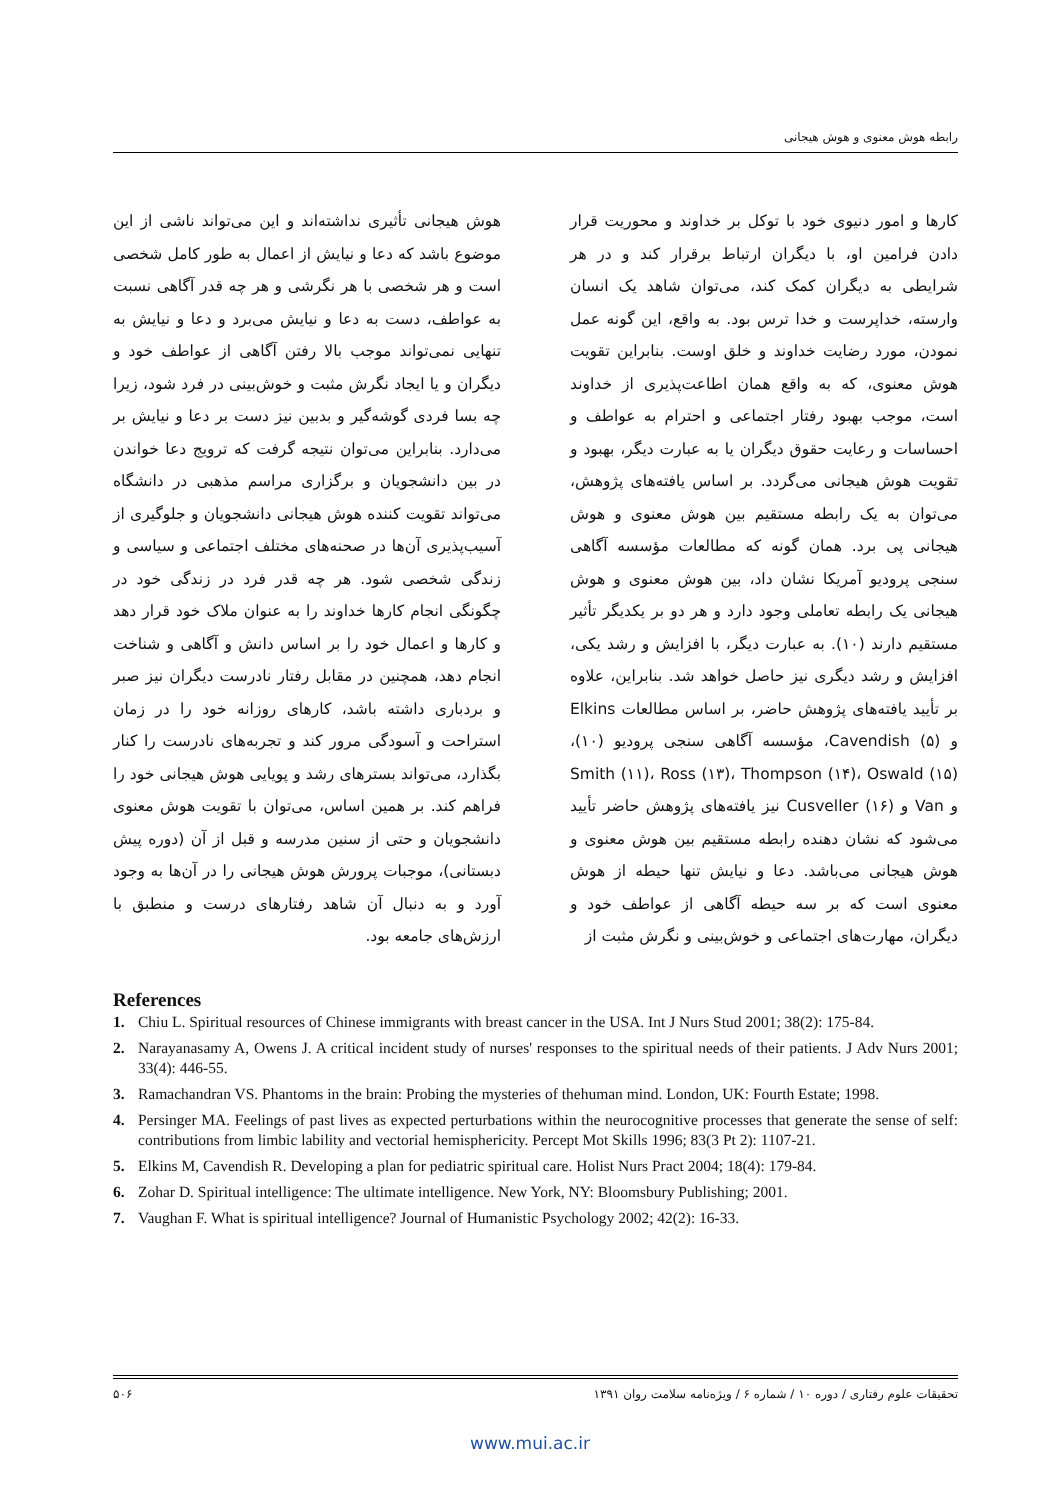رابطه هوش معنوی و هوش هیجانی
کارها و امور دنیوی خود با توکل بر خداوند و محوریت قرار دادن فرامین او، با دیگران ارتباط برقرار کند و در هر شرایطی به دیگران کمک کند، می‌توان شاهد یک انسان وارسته، خداپرست و خدا ترس بود. به واقع، این گونه عمل نمودن، مورد رضایت خداوند و خلق اوست. بنابراین تقویت هوش معنوی، که به واقع همان اطاعت‌پذیری از خداوند است، موجب بهبود رفتار اجتماعی و احترام به عواطف و احساسات و رعایت حقوق دیگران یا به عبارت دیگر، بهبود و تقویت هوش هیجانی می‌گردد. بر اساس یافته‌های پژوهش، می‌توان به یک رابطه مستقیم بین هوش معنوی و هوش هیجانی پی برد. همان گونه که مطالعات مؤسسه آگاهی سنجی پرودیو آمریکا نشان داد، بین هوش معنوی و هوش هیجانی یک رابطه تعاملی وجود دارد و هر دو بر یکدیگر تأثیر مستقیم دارند (۱۰). به عبارت دیگر، با افزایش و رشد یکی، افزایش و رشد دیگری نیز حاصل خواهد شد. بنابراین، علاوه بر تأیید یافته‌های پژوهش حاضر، بر اساس مطالعات Elkins و Cavendish (۵)، مؤسسه آگاهی سنجی پرودیو (۱۰)، Smith (۱۱)، Ross (۱۳)، Thompson (۱۴)، Oswald (۱۵) و Van و Cusveller (۱۶) نیز یافته‌های پژوهش حاضر تأیید می‌شود که نشان دهنده رابطه مستقیم بین هوش معنوی و هوش هیجانی می‌باشد. دعا و نیایش تنها حیطه از هوش معنوی است که بر سه حیطه آگاهی از عواطف خود و دیگران، مهارت‌های اجتماعی و خوش‌بینی و نگرش مثبت از
هوش هیجانی تأثیری نداشته‌اند و این می‌تواند ناشی از این موضوع باشد که دعا و نیایش از اعمال به طور کامل شخصی است و هر شخصی با هر نگرشی و هر چه قدر آگاهی نسبت به عواطف، دست به دعا و نیایش می‌برد و دعا و نیایش به تنهایی نمی‌تواند موجب بالا رفتن آگاهی از عواطف خود و دیگران و یا ایجاد نگرش مثبت و خوش‌بینی در فرد شود، زیرا چه بسا فردی گوشه‌گیر و بدبین نیز دست بر دعا و نیایش بر می‌دارد. بنابراین می‌توان نتیجه گرفت که ترویج دعا خواندن در بین دانشجویان و برگزاری مراسم مذهبی در دانشگاه می‌تواند تقویت کننده هوش هیجانی دانشجویان و جلوگیری از آسیب‌پذیری آن‌ها در صحنه‌های مختلف اجتماعی و سیاسی و زندگی شخصی شود. هر چه قدر فرد در زندگی خود در چگونگی انجام کارها خداوند را به عنوان ملاک خود قرار دهد و کارها و اعمال خود را بر اساس دانش و آگاهی و شناخت انجام دهد، همچنین در مقابل رفتار نادرست دیگران نیز صبر و بردباری داشته باشد، کارهای روزانه خود را در زمان استراحت و آسودگی مرور کند و تجربه‌های نادرست را کنار بگذارد، می‌تواند بسترهای رشد و پویایی هوش هیجانی خود را فراهم کند. بر همین اساس، می‌توان با تقویت هوش معنوی دانشجویان و حتی از سنین مدرسه و قبل از آن (دوره پیش دبستانی)، موجبات پرورش هوش هیجانی را در آن‌ها به وجود آورد و به دنبال آن شاهد رفتارهای درست و منطبق با ارزش‌های جامعه بود.
References
1. Chiu L. Spiritual resources of Chinese immigrants with breast cancer in the USA. Int J Nurs Stud 2001; 38(2): 175-84.
2. Narayanasamy A, Owens J. A critical incident study of nurses' responses to the spiritual needs of their patients. J Adv Nurs 2001; 33(4): 446-55.
3. Ramachandran VS. Phantoms in the brain: Probing the mysteries of thehuman mind. London, UK: Fourth Estate; 1998.
4. Persinger MA. Feelings of past lives as expected perturbations within the neurocognitive processes that generate the sense of self: contributions from limbic lability and vectorial hemisphericity. Percept Mot Skills 1996; 83(3 Pt 2): 1107-21.
5. Elkins M, Cavendish R. Developing a plan for pediatric spiritual care. Holist Nurs Pract 2004; 18(4): 179-84.
6. Zohar D. Spiritual intelligence: The ultimate intelligence. New York, NY: Bloomsbury Publishing; 2001.
7. Vaughan F. What is spiritual intelligence? Journal of Humanistic Psychology 2002; 42(2): 16-33.
تحقیقات علوم رفتاری / دوره ۱۰ / شماره ۶ / ویژه‌نامه سلامت روان ۱۳۹۱ ۵۰۶
www.mui.ac.ir